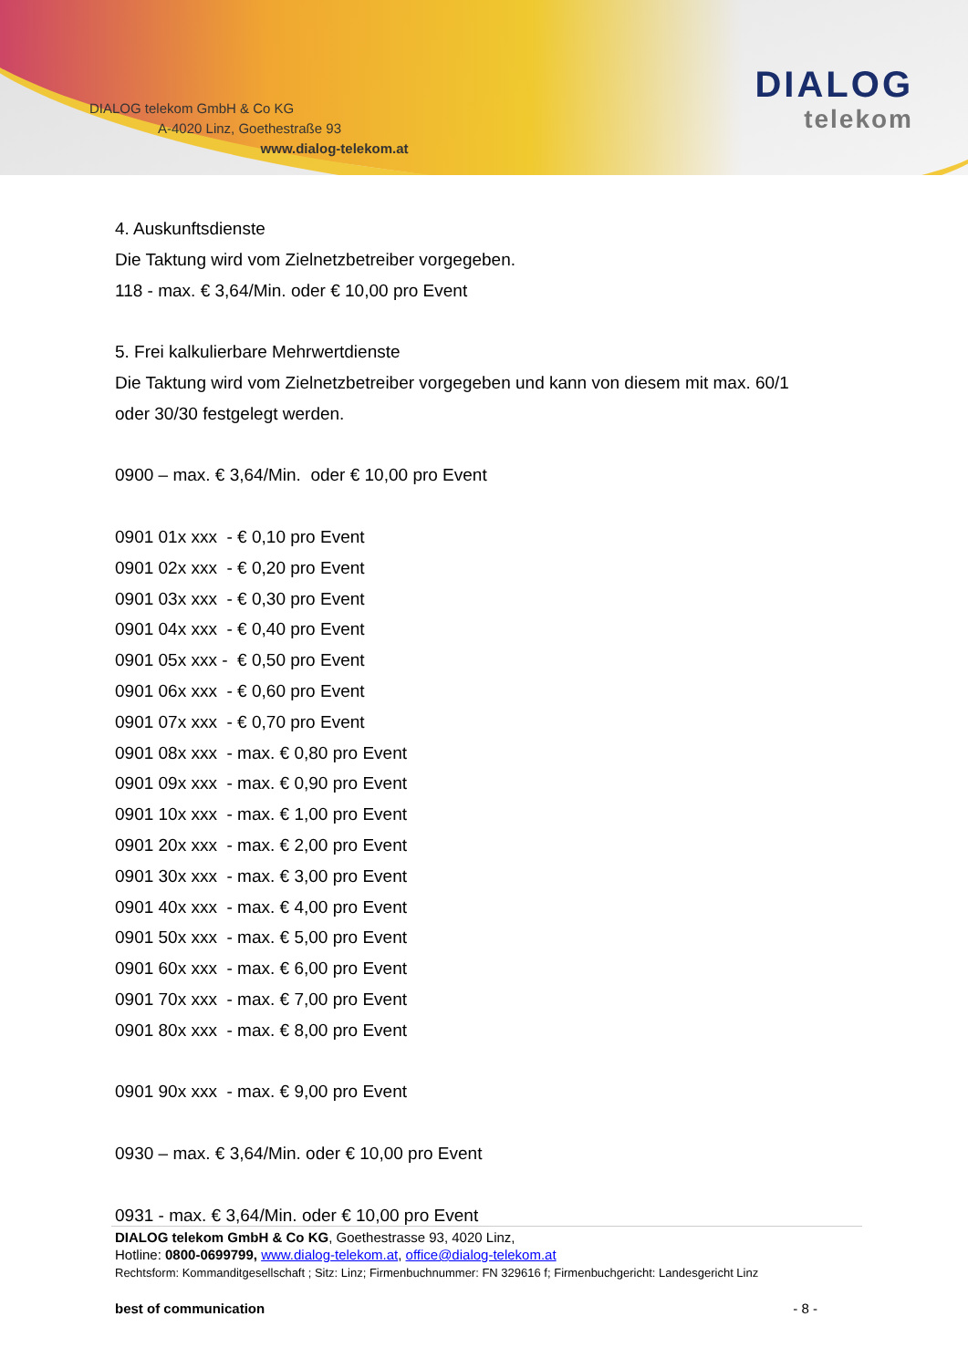DIALOG telekom GmbH & Co KG
A-4020 Linz, Goethestraße 93
www.dialog-telekom.at
DIALOG
telekom
4. Auskunftsdienste
Die Taktung wird vom Zielnetzbetreiber vorgegeben.
118 - max. € 3,64/Min. oder € 10,00 pro Event
5. Frei kalkulierbare Mehrwertdienste
Die Taktung wird vom Zielnetzbetreiber vorgegeben und kann von diesem mit max. 60/1
oder 30/30 festgelegt werden.
0900 – max. € 3,64/Min. oder € 10,00 pro Event
0901 01x xxx - € 0,10 pro Event
0901 02x xxx - € 0,20 pro Event
0901 03x xxx - € 0,30 pro Event
0901 04x xxx - € 0,40 pro Event
0901 05x xxx - € 0,50 pro Event
0901 06x xxx - € 0,60 pro Event
0901 07x xxx - € 0,70 pro Event
0901 08x xxx - max. € 0,80 pro Event
0901 09x xxx - max. € 0,90 pro Event
0901 10x xxx - max. € 1,00 pro Event
0901 20x xxx - max. € 2,00 pro Event
0901 30x xxx - max. € 3,00 pro Event
0901 40x xxx - max. € 4,00 pro Event
0901 50x xxx - max. € 5,00 pro Event
0901 60x xxx - max. € 6,00 pro Event
0901 70x xxx - max. € 7,00 pro Event
0901 80x xxx - max. € 8,00 pro Event
0901 90x xxx - max. € 9,00 pro Event
0930 – max. € 3,64/Min. oder € 10,00 pro Event
0931 - max. € 3,64/Min. oder € 10,00 pro Event
DIALOG telekom GmbH & Co KG, Goethestrasse 93, 4020 Linz,
Hotline: 0800-0699799, www.dialog-telekom.at, office@dialog-telekom.at
Rechtsform: Kommanditgesellschaft ; Sitz: Linz; Firmenbuchnummer: FN 329616 f; Firmenbuchgericht: Landesgericht Linz
best of communication - 8 -